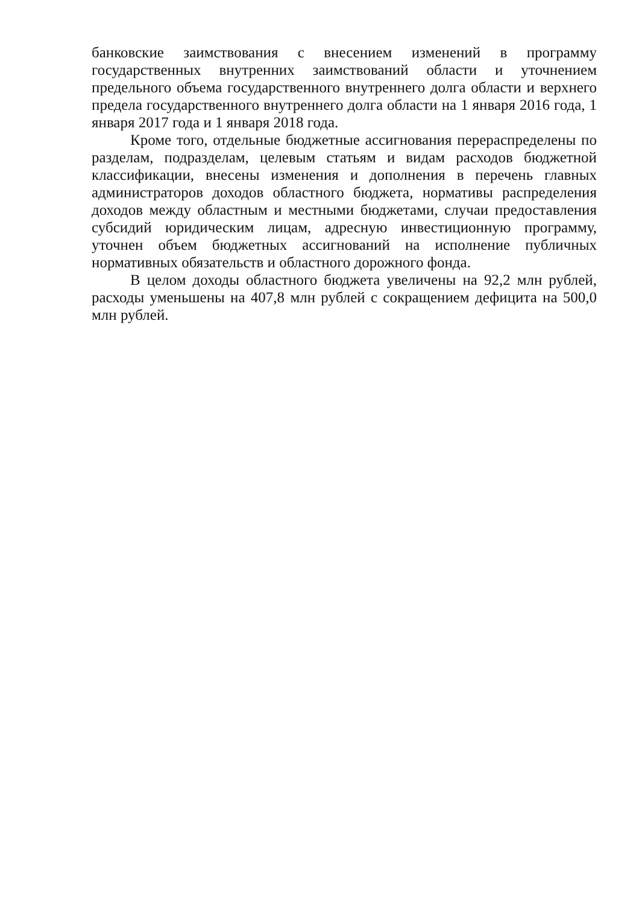банковские заимствования с внесением изменений в программу государственных внутренних заимствований области и уточнением предельного объема государственного внутреннего долга области и верхнего предела государственного внутреннего долга области на 1 января 2016 года, 1 января 2017 года и 1 января 2018 года.
Кроме того, отдельные бюджетные ассигнования перераспределены по разделам, подразделам, целевым статьям и видам расходов бюджетной классификации, внесены изменения и дополнения в перечень главных администраторов доходов областного бюджета, нормативы распределения доходов между областным и местными бюджетами, случаи предоставления субсидий юридическим лицам, адресную инвестиционную программу, уточнен объем бюджетных ассигнований на исполнение публичных нормативных обязательств и областного дорожного фонда.
В целом доходы областного бюджета увеличены на 92,2 млн рублей, расходы уменьшены на 407,8 млн рублей с сокращением дефицита на 500,0 млн рублей.